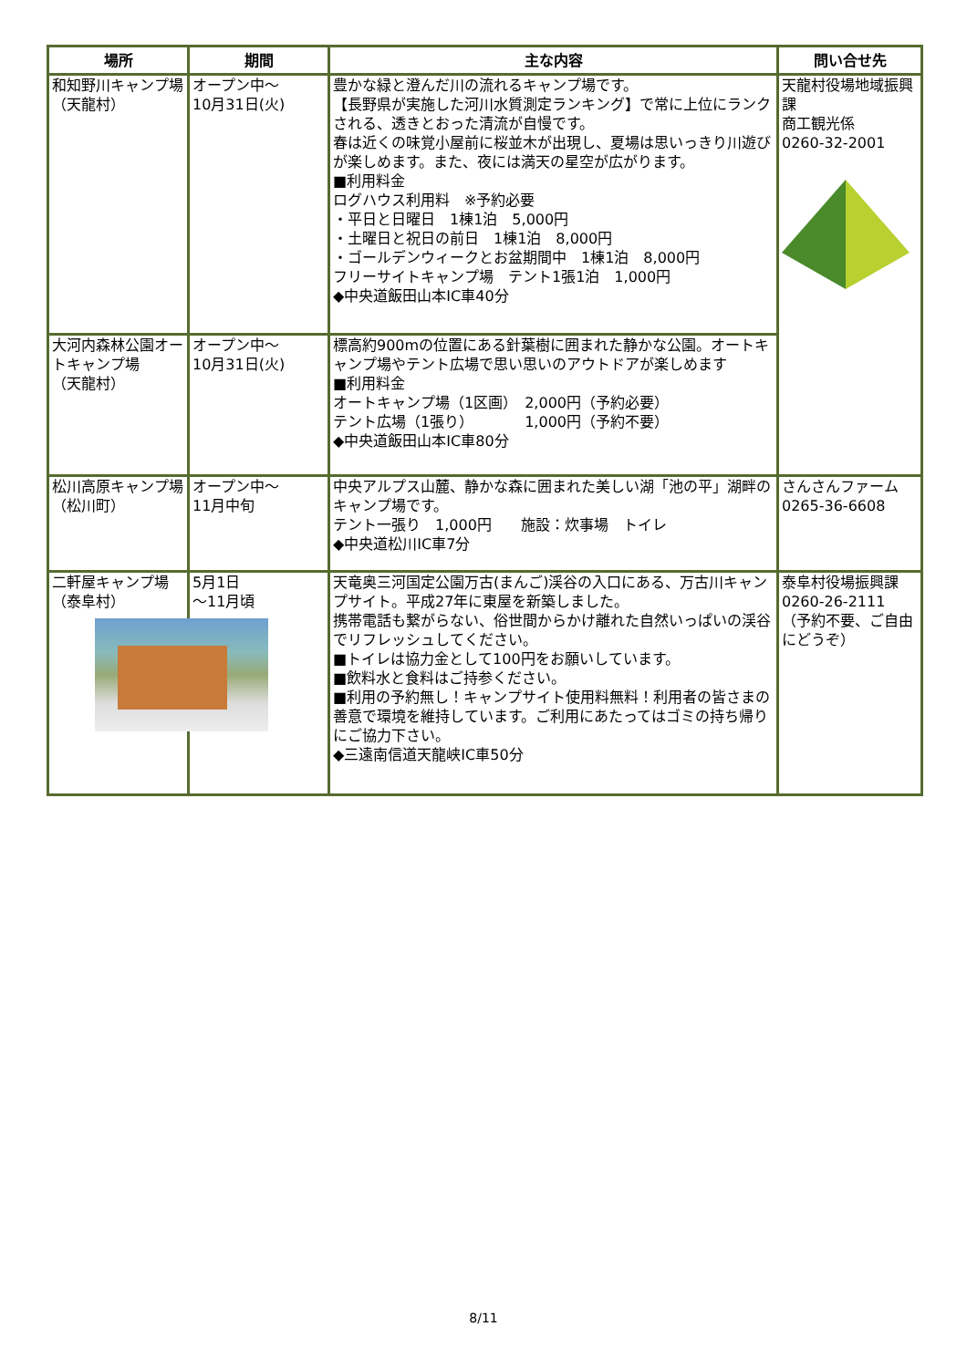| 場所 | 期間 | 主な内容 | 問い合せ先 |
| --- | --- | --- | --- |
| 和知野川キャンプ場 （天龍村） | オープン中～ 10月31日(火) | 豊かな緑と澄んだ川の流れるキャンプ場です。 【長野県が実施した河川水質測定ランキング】で常に上位にランクされる、透きとおった清流が自慢です。 春は近くの味覚小屋前に桜並木が出現し、夏場は思いっきり川遊びが楽しめます。また、夜には満天の星空が広がります。 ■利用料金 ログハウス利用料 ※予約必要 ・平日と日曜日 1棟1泊 5,000円 ・土曜日と祝日の前日 1棟1泊 8,000円 ・ゴールデンウィークとお盆期間中 1棟1泊 8,000円 フリーサイトキャンプ場 テント1張1泊 1,000円 ◆中央道飯田山本IC車40分 | 天龍村役場地域振興課 商工観光係 0260-32-2001 |
| 大河内森林公園オートキャンプ場 （天龍村） | オープン中～ 10月31日(火) | 標高約900mの位置にある針葉樹に囲まれた静かな公園。オートキャンプ場やテント広場で思い思いのアウトドアが楽しめます ■利用料金 オートキャンプ場（1区画） 2,000円（予約必要） テント広場（1張り） 1,000円（予約不要） ◆中央道飯田山本IC車80分 | |
| 松川高原キャンプ場 （松川町） | オープン中～ 11月中旬 | 中央アルプス山麓、静かな森に囲まれた美しい湖「池の平」湖畔のキャンプ場です。 テント一張り 1,000円 施設：炊事場 トイレ ◆中央道松川IC車7分 | さんさんファーム 0265-36-6608 |
| 二軒屋キャンプ場 （泰阜村） | 5月1日 ～11月頃 | 天竜奥三河国定公園万古(まんご)渓谷の入口にある、万古川キャンプサイト。平成27年に東屋を新築しました。 携帯電話も繋がらない、俗世間からかけ離れた自然いっぱいの渓谷でリフレッシュしてください。 ■トイレは協力金として100円をお願いしています。 ■飲料水と食料はご持参ください。 ■利用の予約無し！キャンプサイト使用料無料！利用者の皆さまの善意で環境を維持しています。ご利用にあたってはゴミの持ち帰りにご協力下さい。 ◆三遠南信道天龍峡IC車50分 | 泰阜村役場振興課 0260-26-2111 （予約不要、ご自由にどうぞ） |
8/11